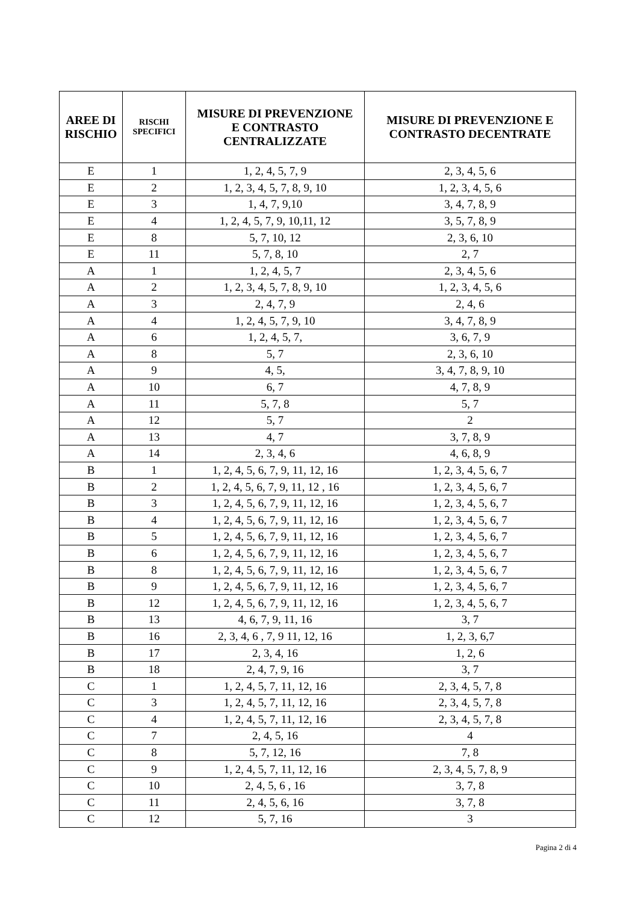| AREE DI RISCHIO | RISCHI SPECIFICI | MISURE DI PREVENZIONE E CONTRASTO CENTRALIZZATE | MISURE DI PREVENZIONE E CONTRASTO DECENTRATE |
| --- | --- | --- | --- |
| E | 1 | 1, 2, 4, 5, 7, 9 | 2, 3, 4, 5, 6 |
| E | 2 | 1, 2, 3, 4, 5, 7, 8, 9, 10 | 1, 2, 3, 4, 5, 6 |
| E | 3 | 1, 4, 7, 9,10 | 3, 4, 7, 8, 9 |
| E | 4 | 1, 2, 4, 5, 7, 9, 10,11, 12 | 3, 5, 7, 8, 9 |
| E | 8 | 5, 7, 10, 12 | 2, 3, 6, 10 |
| E | 11 | 5, 7, 8, 10 | 2, 7 |
| A | 1 | 1, 2, 4, 5, 7 | 2, 3, 4, 5, 6 |
| A | 2 | 1, 2, 3, 4, 5, 7, 8, 9, 10 | 1, 2, 3, 4, 5, 6 |
| A | 3 | 2, 4, 7, 9 | 2, 4, 6 |
| A | 4 | 1, 2, 4, 5, 7, 9, 10 | 3, 4, 7, 8, 9 |
| A | 6 | 1, 2, 4, 5, 7, | 3, 6, 7, 9 |
| A | 8 | 5, 7 | 2, 3, 6, 10 |
| A | 9 | 4, 5, | 3, 4, 7, 8, 9, 10 |
| A | 10 | 6, 7 | 4, 7, 8, 9 |
| A | 11 | 5, 7, 8 | 5, 7 |
| A | 12 | 5, 7 | 2 |
| A | 13 | 4, 7 | 3, 7, 8, 9 |
| A | 14 | 2, 3, 4, 6 | 4, 6, 8, 9 |
| B | 1 | 1, 2, 4, 5, 6, 7, 9, 11, 12, 16 | 1, 2, 3, 4, 5, 6, 7 |
| B | 2 | 1, 2, 4, 5, 6, 7, 9, 11, 12 , 16 | 1, 2, 3, 4, 5, 6, 7 |
| B | 3 | 1, 2, 4, 5, 6, 7, 9, 11, 12, 16 | 1, 2, 3, 4, 5, 6, 7 |
| B | 4 | 1, 2, 4, 5, 6, 7, 9, 11, 12, 16 | 1, 2, 3, 4, 5, 6, 7 |
| B | 5 | 1, 2, 4, 5, 6, 7, 9, 11, 12, 16 | 1, 2, 3, 4, 5, 6, 7 |
| B | 6 | 1, 2, 4, 5, 6, 7, 9, 11, 12, 16 | 1, 2, 3, 4, 5, 6, 7 |
| B | 8 | 1, 2, 4, 5, 6, 7, 9, 11, 12, 16 | 1, 2, 3, 4, 5, 6, 7 |
| B | 9 | 1, 2, 4, 5, 6, 7, 9, 11, 12, 16 | 1, 2, 3, 4, 5, 6, 7 |
| B | 12 | 1, 2, 4, 5, 6, 7, 9, 11, 12, 16 | 1, 2, 3, 4, 5, 6, 7 |
| B | 13 | 4, 6, 7, 9, 11, 16 | 3, 7 |
| B | 16 | 2, 3, 4, 6 , 7, 9 11, 12, 16 | 1, 2, 3, 6,7 |
| B | 17 | 2, 3, 4, 16 | 1, 2, 6 |
| B | 18 | 2, 4, 7, 9, 16 | 3, 7 |
| C | 1 | 1, 2, 4, 5, 7, 11, 12, 16 | 2, 3, 4, 5, 7, 8 |
| C | 3 | 1, 2, 4, 5, 7, 11, 12, 16 | 2, 3, 4, 5, 7, 8 |
| C | 4 | 1, 2, 4, 5, 7, 11, 12, 16 | 2, 3, 4, 5, 7, 8 |
| C | 7 | 2, 4, 5, 16 | 4 |
| C | 8 | 5, 7, 12, 16 | 7, 8 |
| C | 9 | 1, 2, 4, 5, 7, 11, 12, 16 | 2, 3, 4, 5, 7, 8, 9 |
| C | 10 | 2, 4, 5, 6 , 16 | 3, 7, 8 |
| C | 11 | 2, 4, 5, 6, 16 | 3, 7, 8 |
| C | 12 | 5, 7, 16 | 3 |
Pagina 2 di 4